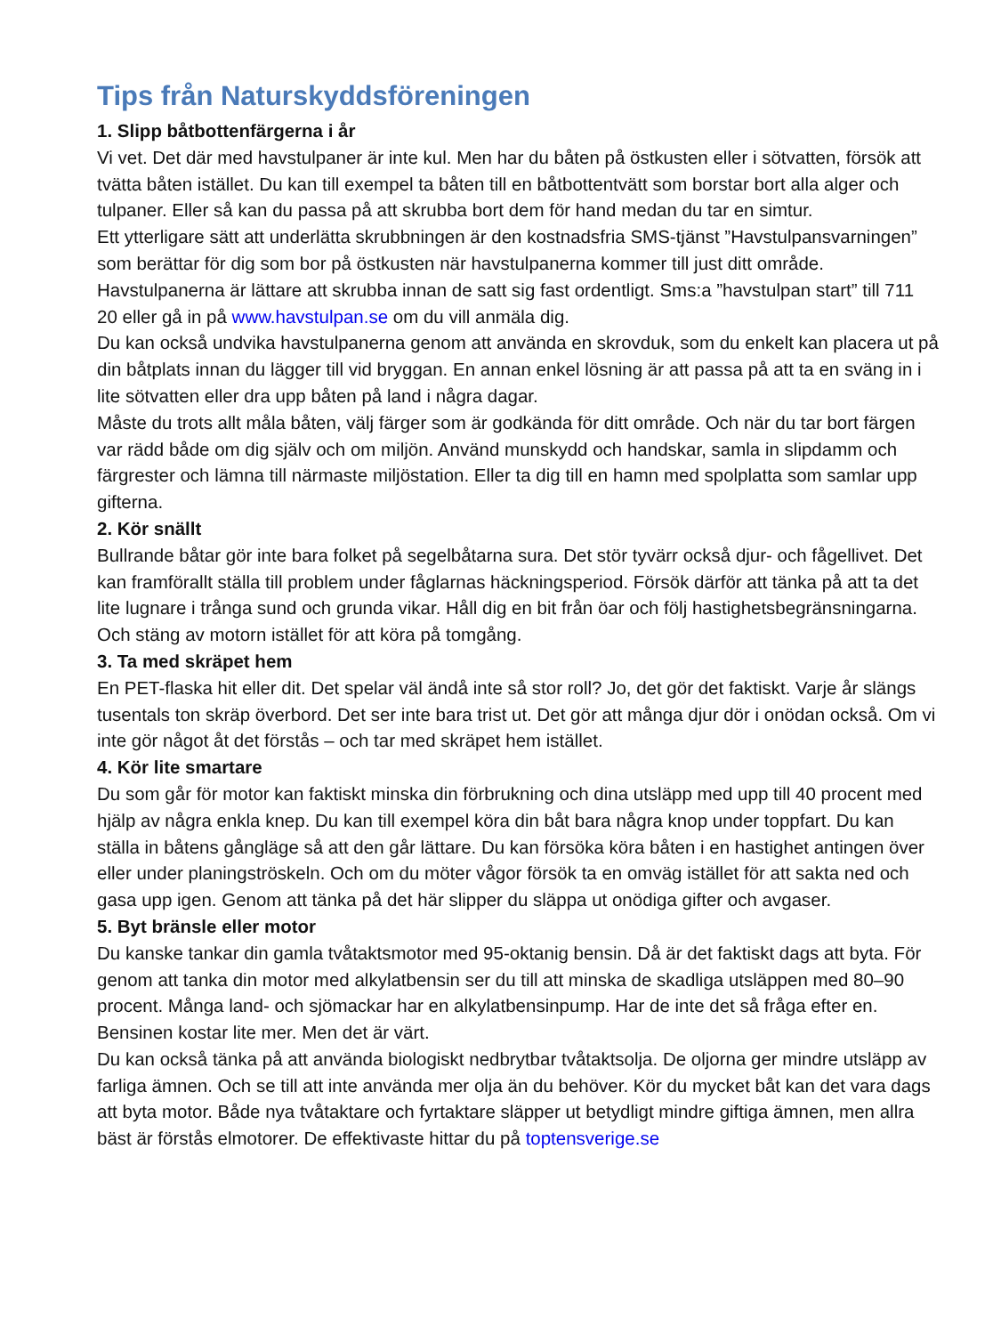Tips från Naturskyddsföreningen
1. Slipp båtbottenfärgerna i år
Vi vet. Det där med havstulpaner är inte kul. Men har du båten på östkusten eller i sötvatten, försök att tvätta båten istället. Du kan till exempel ta båten till en båtbottentvätt som borstar bort alla alger och tulpaner. Eller så kan du passa på att skrubba bort dem för hand medan du tar en simtur.
Ett ytterligare sätt att underlätta skrubbningen är den kostnadsfria SMS-tjänst ”Havstulpansvarningen” som berättar för dig som bor på östkusten när havstulpanerna kommer till just ditt område. Havstulpanerna är lättare att skrubba innan de satt sig fast ordentligt. Sms:a ”havstulpan start” till 711 20 eller gå in på www.havstulpan.se om du vill anmäla dig.
Du kan också undvika havstulpanerna genom att använda en skrovduk, som du enkelt kan placera ut på din båtplats innan du lägger till vid bryggan. En annan enkel lösning är att passa på att ta en sväng in i lite sötvatten eller dra upp båten på land i några dagar.
Måste du trots allt måla båten, välj färger som är godkända för ditt område. Och när du tar bort färgen var rädd både om dig själv och om miljön. Använd munskydd och handskar, samla in slipdamm och färgrester och lämna till närmaste miljöstation. Eller ta dig till en hamn med spolplatta som samlar upp gifterna.
2. Kör snällt
Bullrande båtar gör inte bara folket på segelbåtarna sura. Det stör tyvärr också djur- och fågellivet. Det kan framförallt ställa till problem under fåglarnas häckningsperiod. Försök därför att tänka på att ta det lite lugnare i trånga sund och grunda vikar. Håll dig en bit från öar och följ hastighetsbegränsningarna. Och stäng av motorn istället för att köra på tomgång.
3. Ta med skräpet hem
En PET-flaska hit eller dit. Det spelar väl ändå inte så stor roll? Jo, det gör det faktiskt. Varje år slängs tusentals ton skräp överbord. Det ser inte bara trist ut. Det gör att många djur dör i onödan också. Om vi inte gör något åt det förstås – och tar med skräpet hem istället.
4. Kör lite smartare
Du som går för motor kan faktiskt minska din förbrukning och dina utsläpp med upp till 40 procent med hjälp av några enkla knep. Du kan till exempel köra din båt bara några knop under toppfart. Du kan ställa in båtens gångläge så att den går lättare. Du kan försöka köra båten i en hastighet antingen över eller under planingströskeln. Och om du möter vågor försök ta en omväg istället för att sakta ned och gasa upp igen. Genom att tänka på det här slipper du släppa ut onödiga gifter och avgaser.
5. Byt bränsle eller motor
Du kanske tankar din gamla tvåtaktsmotor med 95-oktanig bensin. Då är det faktiskt dags att byta. För genom att tanka din motor med alkylatbensin ser du till att minska de skadliga utsläppen med 80–90 procent. Många land- och sjömackar har en alkylatbensinpump. Har de inte det så fråga efter en. Bensinen kostar lite mer. Men det är värt.
Du kan också tänka på att använda biologiskt nedbrytbar tvåtaktsolja. De oljorna ger mindre utsläpp av farliga ämnen. Och se till att inte använda mer olja än du behöver. Kör du mycket båt kan det vara dags att byta motor. Både nya tvåtaktare och fyrtaktare släpper ut betydligt mindre giftiga ämnen, men allra bäst är förstås elmotorer. De effektivaste hittar du på toptensverige.se